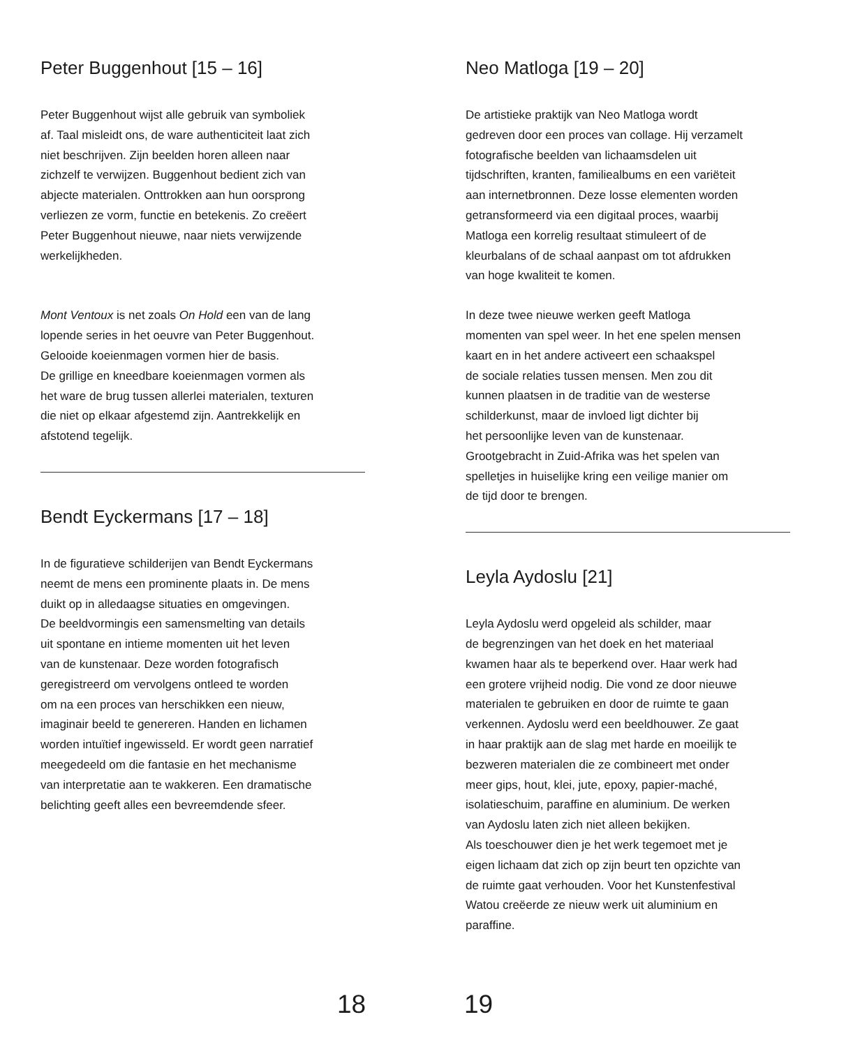Peter Buggenhout [15 – 16]
Peter Buggenhout wijst alle gebruik van symboliek
af. Taal misleidt ons, de ware authenticiteit laat zich
niet beschrijven. Zijn beelden horen alleen naar
zichzelf te verwijzen. Buggenhout bedient zich van
abjecte materialen. Onttrokken aan hun oorsprong
verliezen ze vorm, functie en betekenis. Zo creëert
Peter Buggenhout nieuwe, naar niets verwijzende
werkelijkheden.
Mont Ventoux is net zoals On Hold een van de lang
lopende series in het oeuvre van Peter Buggenhout.
Gelooide koeienmagen vormen hier de basis.
De grillige en kneedbare koeienmagen vormen als
het ware de brug tussen allerlei materialen, texturen
die niet op elkaar afgestemd zijn. Aantrekkelijk en
afstotend tegelijk.
Bendt Eyckermans [17 – 18]
In de figuratieve schilderijen van Bendt Eyckermans
neemt de mens een prominente plaats in. De mens
duikt op in alledaagse situaties en omgevingen.
De beeldvormingis een samensmelting van details
uit spontane en intieme momenten uit het leven
van de kunstenaar. Deze worden fotografisch
geregistreerd om vervolgens ontleed te worden
om na een proces van herschikken een nieuw,
imaginair beeld te genereren. Handen en lichamen
worden intuïtief ingewisseld. Er wordt geen narratief
meegedeeld om die fantasie en het mechanisme
van interpretatie aan te wakkeren. Een dramatische
belichting geeft alles een bevreemdende sfeer.
Neo Matloga [19 – 20]
De artistieke praktijk van Neo Matloga wordt
gedreven door een proces van collage. Hij verzamelt
fotografische beelden van lichaamsdelen uit
tijdschriften, kranten, familiealbums en een variëteit
aan internetbronnen. Deze losse elementen worden
getransformeerd via een digitaal proces, waarbij
Matloga een korrelig resultaat stimuleert of de
kleurbalans of de schaal aanpast om tot afdrukken
van hoge kwaliteit te komen.
In deze twee nieuwe werken geeft Matloga
momenten van spel weer. In het ene spelen mensen
kaart en in het andere activeert een schaakspel
de sociale relaties tussen mensen. Men zou dit
kunnen plaatsen in de traditie van de westerse
schilderkunst, maar de invloed ligt dichter bij
het persoonlijke leven van de kunstenaar.
Grootgebracht in Zuid-Afrika was het spelen van
spelletjes in huiselijke kring een veilige manier om
de tijd door te brengen.
Leyla Aydoslu [21]
Leyla Aydoslu werd opgeleid als schilder, maar
de begrenzingen van het doek en het materiaal
kwamen haar als te beperkend over. Haar werk had
een grotere vrijheid nodig. Die vond ze door nieuwe
materialen te gebruiken en door de ruimte te gaan
verkennen. Aydoslu werd een beeldhouwer. Ze gaat
in haar praktijk aan de slag met harde en moeilijk te
bezweren materialen die ze combineert met onder
meer gips, hout, klei, jute, epoxy, papier-maché,
isolatieschuim, paraffine en aluminium. De werken
van Aydoslu laten zich niet alleen bekijken.
Als toeschouwer dien je het werk tegemoet met je
eigen lichaam dat zich op zijn beurt ten opzichte van
de ruimte gaat verhouden. Voor het Kunstenfestival
Watou creëerde ze nieuw werk uit aluminium en
paraffine.
18 19